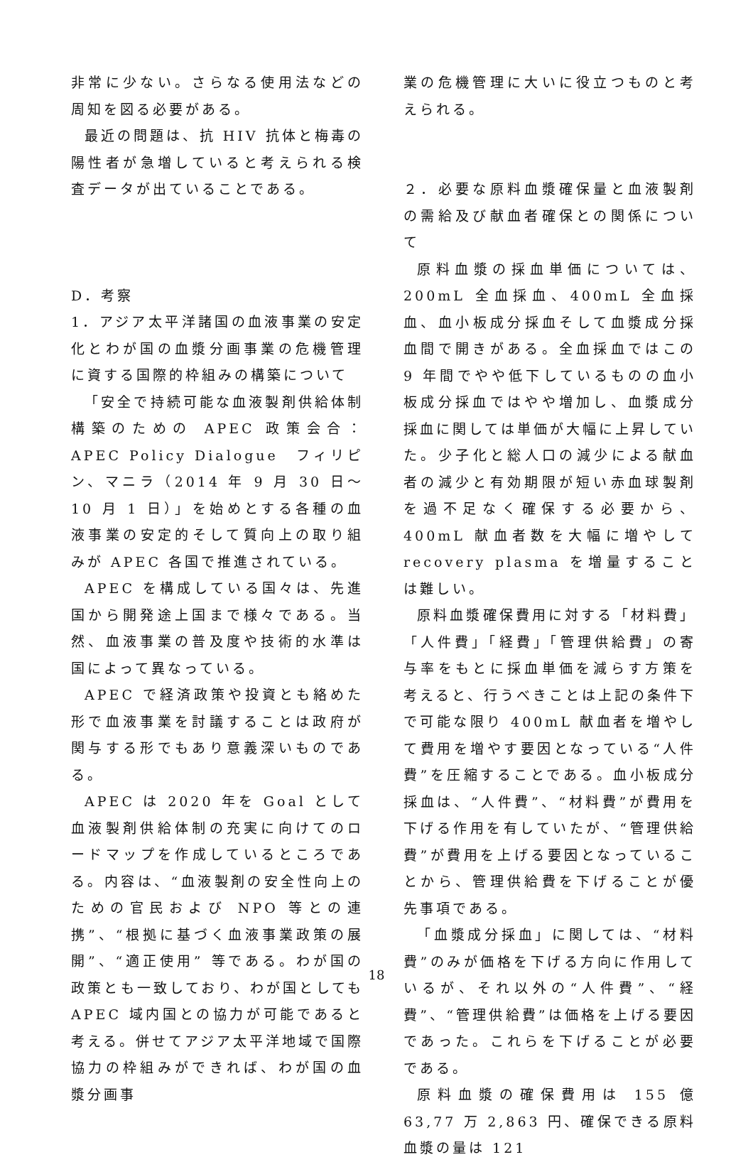非常に少ない。さらなる使用法などの周知を図る必要がある。
最近の問題は、抗 HIV 抗体と梅毒の陽性者が急増していると考えられる検査データが出ていることである。
D．考察
1．アジア太平洋諸国の血液事業の安定化とわが国の血漿分画事業の危機管理に資する国際的枠組みの構築について
「安全で持続可能な血液製剤供給体制構築のための APEC 政策会合：APEC Policy Dialogue　フィリピン、マニラ（2014 年 9 月 30 日～10 月 1 日）」を始めとする各種の血液事業の安定的そして質向上の取り組みが APEC 各国で推進されている。
APEC を構成している国々は、先進国から開発途上国まで様々である。当然、血液事業の普及度や技術的水準は国によって異なっている。
APEC で経済政策や投資とも絡めた形で血液事業を討議することは政府が関与する形でもあり意義深いものである。
APEC は 2020 年を Goal として血液製剤供給体制の充実に向けてのロードマップを作成しているところである。内容は、“血液製剤の安全性向上のための官民および NPO 等との連携”、“根拠に基づく血液事業政策の展開”、“適正使用” 等である。わが国の政策とも一致しており、わが国としても APEC 域内国との協力が可能であると考える。併せてアジア太平洋地域で国際協力の枠組みができれば、わが国の血漿分画事
業の危機管理に大いに役立つものと考えられる。
２．必要な原料血漿確保量と血液製剤の需給及び献血者確保との関係について
原料血漿の採血単価については、200mL 全血採血、400mL 全血採血、血小板成分採血そして血漿成分採血間で開きがある。全血採血ではこの 9 年間でやや低下しているものの血小板成分採血ではやや増加し、血漿成分採血に関しては単価が大幅に上昇していた。少子化と総人口の減少による献血者の減少と有効期限が短い赤血球製剤を過不足なく確保する必要から、400mL 献血者数を大幅に増やして recovery plasma を増量することは難しい。
原料血漿確保費用に対する「材料費」「人件費」「経費」「管理供給費」の寄与率をもとに採血単価を減らす方策を考えると、行うべきことは上記の条件下で可能な限り 400mL 献血者を増やして費用を増やす要因となっている“人件費”を圧縮することである。血小板成分採血は、“人件費”、“材料費”が費用を下げる作用を有していたが、“管理供給費”が費用を上げる要因となっていることから、管理供給費を下げることが優先事項である。
「血漿成分採血」に関しては、“材料費”のみが価格を下げる方向に作用しているが、それ以外の“人件費”、“経費”、“管理供給費”は価格を上げる要因であった。これらを下げることが必要である。
原料血漿の確保費用は 155 億 63,77 万 2,863 円、確保できる原料血漿の量は 121
18